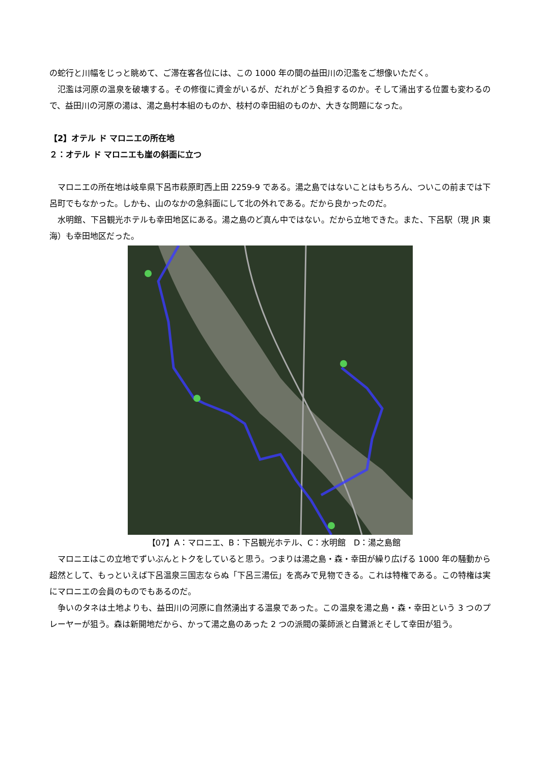の蛇行と川幅をじっと眺めて、ご滞在客各位には、この 1000 年の間の益田川の氾濫をご想像いただく。
氾濫は河原の温泉を破壊する。その修復に資金がいるが、だれがどう負担するのか。そして涌出する位置も変わるので、益田川の河原の湯は、湯之島村本組のものか、枝村の幸田組のものか、大きな問題になった。
【2】オテル ド マロニエの所在地
２：オテル ド マロニエも崖の斜面に立つ
マロニエの所在地は岐阜県下呂市萩原町西上田 2259-9 である。湯之島ではないことはもちろん、ついこの前までは下呂町でもなかった。しかも、山のなかの急斜面にして北の外れである。だから良かったのだ。
水明館、下呂観光ホテルも幸田地区にある。湯之島のど真ん中ではない。だから立地できた。また、下呂駅（現 JR 東海）も幸田地区だった。
【07】A：マロニエ、B：下呂観光ホテル、C：水明館　D：湯之島館
マロニエはこの立地でずいぶんとトクをしていると思う。つまりは湯之島・森・幸田が繰り広げる 1000 年の騒動から超然として、もっといえば下呂温泉三国志ならぬ「下呂三湯伝」を高みで見物できる。これは特権である。この特権は実にマロニエの会員のものでもあるのだ。
争いのタネは土地よりも、益田川の河原に自然湧出する温泉であった。この温泉を湯之島・森・幸田という 3 つのプレーヤーが狙う。森は新開地だから、かって湯之島のあった 2 つの派閥の薬師派と白鷺派とそして幸田が狙う。